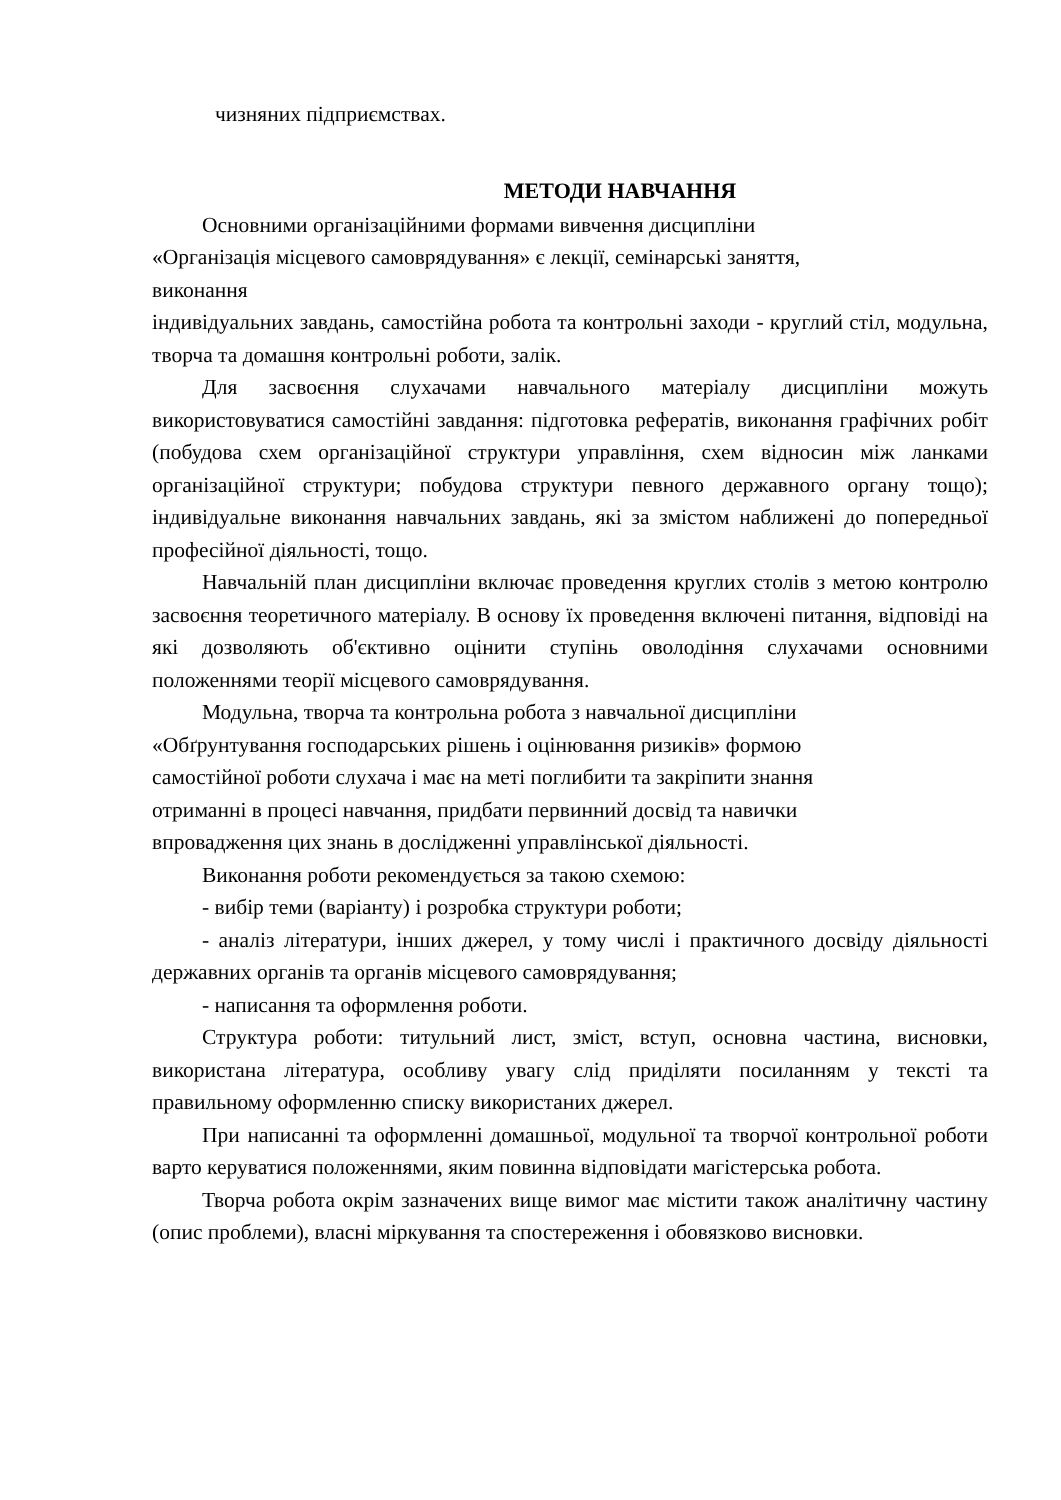чизняних підприємствах.
МЕТОДИ НАВЧАННЯ
Основними організаційними формами вивчення дисципліни
«Організація місцевого самоврядування» є лекції, семінарські заняття,
виконання
індивідуальних завдань, самостійна робота та контрольні заходи - круглий стіл, модульна, творча та домашня контрольні роботи, залік.
Для засвоєння слухачами навчального матеріалу дисципліни можуть використовуватися самостійні завдання: підготовка рефератів, виконання графічних робіт (побудова схем організаційної структури управління, схем відносин між ланками організаційної структури; побудова структури певного державного органу тощо); індивідуальне виконання навчальних завдань, які за змістом наближені до попередньої професійної діяльності, тощо.
Навчальній план дисципліни включає проведення круглих столів з метою контролю засвоєння теоретичного матеріалу. В основу їх проведення включені питання, відповіді на які дозволяють об'єктивно оцінити ступінь оволодіння слухачами основними положеннями теорії місцевого самоврядування.
Модульна, творча та контрольна робота з навчальної дисципліни
«Обґрунтування господарських рішень і оцінювання ризиків» формою
самостійної роботи слухача і має на меті поглибити та закріпити знання
отриманні в процесі навчання, придбати первинний досвід та навички
впровадження цих знань в дослідженні управлінської діяльності.
Виконання роботи рекомендується за такою схемою:
- вибір теми (варіанту) і розробка структури роботи;
- аналіз літератури, інших джерел, у тому числі і практичного досвіду діяльності державних органів та органів місцевого самоврядування;
- написання та оформлення роботи.
Структура роботи: титульний лист, зміст, вступ, основна частина, висновки, використана література, особливу увагу слід приділяти посиланням у тексті та правильному оформленню списку використаних джерел.
При написанні та оформленні домашньої, модульної та творчої контрольної роботи варто керуватися положеннями, яким повинна відповідати магістерська робота.
Творча робота окрім зазначених вище вимог має містити також аналітичну частину (опис проблеми), власні міркування та спостереження і обовязково висновки.